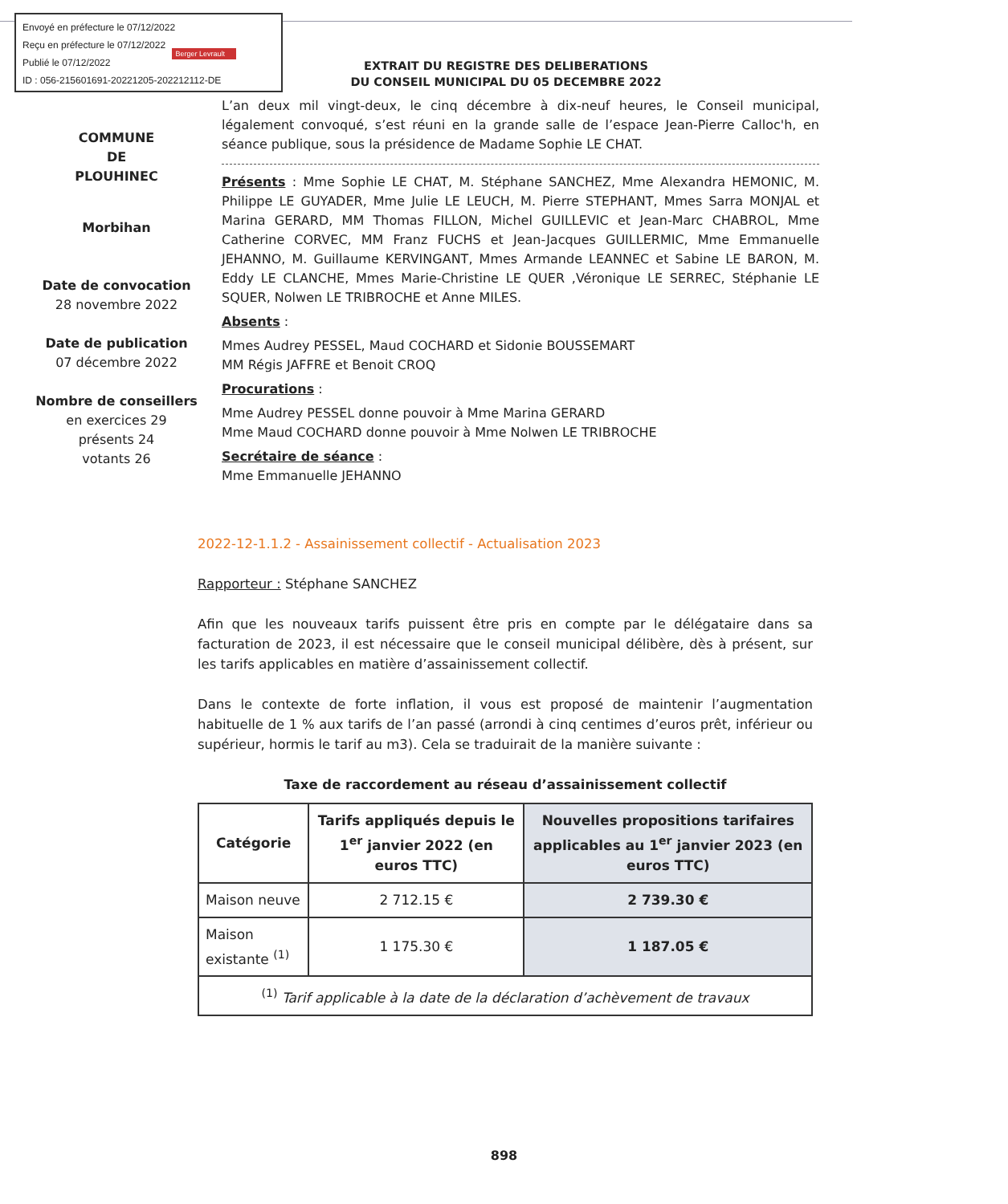Envoyé en préfecture le 07/12/2022
Reçu en préfecture le 07/12/2022
Publié le 07/12/2022
ID : 056-215601691-20221205-202212112-DE
Berger Levrault
EXTRAIT DU REGISTRE DES DELIBERATIONS
DU CONSEIL MUNICIPAL DU 05 DECEMBRE 2022
COMMUNE
DE
PLOUHINEC
Morbihan
Date de convocation
28 novembre 2022
Date de publication
07 décembre 2022
Nombre de conseillers
en exercices 29
présents 24
votants 26
L’an deux mil vingt-deux, le cinq décembre à dix-neuf heures, le Conseil municipal, légalement convoqué, s’est réuni en la grande salle de l’espace Jean-Pierre Calloc'h, en séance publique, sous la présidence de Madame Sophie LE CHAT.
Présents : Mme Sophie LE CHAT, M. Stéphane SANCHEZ, Mme Alexandra HEMONIC, M. Philippe LE GUYADER, Mme Julie LE LEUCH, M. Pierre STEPHANT, Mmes Sarra MONJAL et Marina GERARD, MM Thomas FILLON, Michel GUILLEVIC et Jean-Marc CHABROL, Mme Catherine CORVEC, MM Franz FUCHS et Jean-Jacques GUILLERMIC, Mme Emmanuelle JEHANNO, M. Guillaume KERVINGANT, Mmes Armande LEANNEC et Sabine LE BARON, M. Eddy LE CLANCHE, Mmes Marie-Christine LE QUER ,Véronique LE SERREC, Stéphanie LE SQUER, Nolwen LE TRIBROCHE et Anne MILES.
Absents :
Mmes Audrey PESSEL, Maud COCHARD et Sidonie BOUSSEMART
MM Régis JAFFRE et Benoit CROQ
Procurations :
Mme Audrey PESSEL donne pouvoir à Mme Marina GERARD
Mme Maud COCHARD donne pouvoir à Mme Nolwen LE TRIBROCHE
Secrétaire de séance :
Mme Emmanuelle JEHANNO
2022-12-1.1.2 - Assainissement collectif - Actualisation 2023
Rapporteur : Stéphane SANCHEZ
Afin que les nouveaux tarifs puissent être pris en compte par le délégataire dans sa facturation de 2023, il est nécessaire que le conseil municipal délibère, dès à présent, sur les tarifs applicables en matière d’assainissement collectif.
Dans le contexte de forte inflation, il vous est proposé de maintenir l’augmentation habituelle de 1 % aux tarifs de l’an passé (arrondi à cinq centimes d’euros prêt, inférieur ou supérieur, hormis le tarif au m3). Cela se traduirait de la manière suivante :
Taxe de raccordement au réseau d’assainissement collectif
| Catégorie | Tarifs appliqués depuis le 1<sup>er</sup> janvier 2022 (en euros TTC) | Nouvelles propositions tarifaires applicables au 1<sup>er</sup> janvier 2023 (en euros TTC) |
| --- | --- | --- |
| Maison neuve | 2 712.15 € | 2 739.30 € |
| Maison existante <sup>(1)</sup> | 1 175.30 € | 1 187.05 € |
| <sup>(1)</sup> Tarif applicable à la date de la déclaration d’achèvement de travaux | | |
898